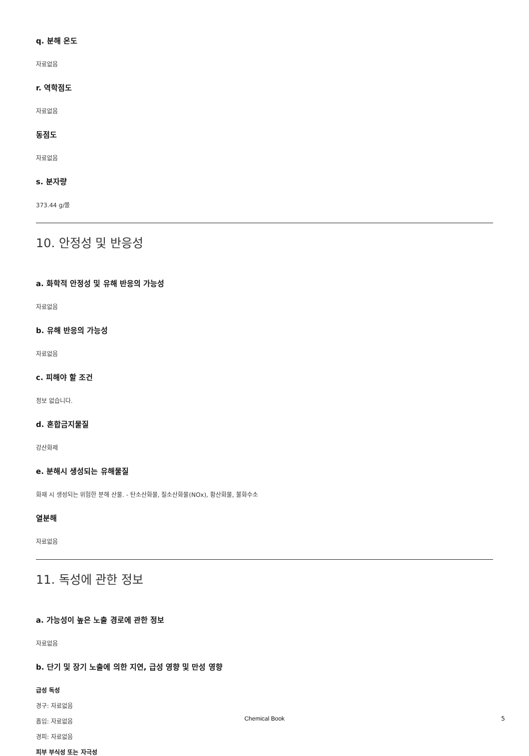q. 분해 온도
자료없음
r. 역학점도
자료없음
동점도
자료없음
s. 분자량
373.44 g/몰
10. 안정성 및 반응성
a. 화학적 안정성 및 유해 반응의 가능성
자료없음
b. 유해 반응의 가능성
자료없음
c. 피해야 할 조건
정보 없습니다.
d. 혼합금지물질
강산화제
e. 분해시 생성되는 유해물질
화재 시 생성되는 위험한 분해 산물. - 탄소산화물, 질소산화물(NOx), 황산화물, 불화수소
열분해
자료없음
11. 독성에 관한 정보
a. 가능성이 높은 노출 경로에 관한 정보
자료없음
b. 단기 및 장기 노출에 의한 지연, 급성 영향 및 만성 영향
급성 독성
경구: 자료없음
흡입: 자료없음
경피: 자료없음
피부 부식성 또는 자극성
Chemical Book 5